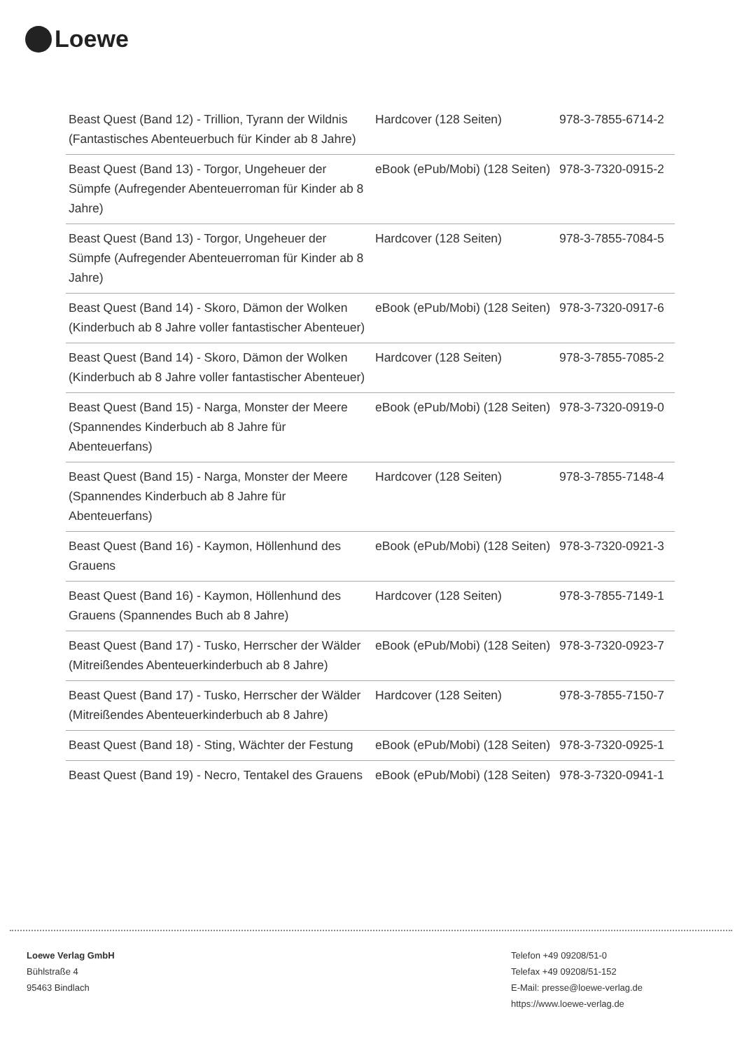Loewe
| Beast Quest (Band 12) - Trillion, Tyrann der Wildnis (Fantastisches Abenteuerbuch für Kinder ab 8 Jahre) | Hardcover (128 Seiten) | 978-3-7855-6714-2 |
| Beast Quest (Band 13) - Torgor, Ungeheuer der Sümpfe (Aufregender Abenteuerroman für Kinder ab 8 Jahre) | eBook (ePub/Mobi) (128 Seiten) | 978-3-7320-0915-2 |
| Beast Quest (Band 13) - Torgor, Ungeheuer der Sümpfe (Aufregender Abenteuerroman für Kinder ab 8 Jahre) | Hardcover (128 Seiten) | 978-3-7855-7084-5 |
| Beast Quest (Band 14) - Skoro, Dämon der Wolken (Kinderbuch ab 8 Jahre voller fantastischer Abenteuer) | eBook (ePub/Mobi) (128 Seiten) | 978-3-7320-0917-6 |
| Beast Quest (Band 14) - Skoro, Dämon der Wolken (Kinderbuch ab 8 Jahre voller fantastischer Abenteuer) | Hardcover (128 Seiten) | 978-3-7855-7085-2 |
| Beast Quest (Band 15) - Narga, Monster der Meere (Spannendes Kinderbuch ab 8 Jahre für Abenteuerfans) | eBook (ePub/Mobi) (128 Seiten) | 978-3-7320-0919-0 |
| Beast Quest (Band 15) - Narga, Monster der Meere (Spannendes Kinderbuch ab 8 Jahre für Abenteuerfans) | Hardcover (128 Seiten) | 978-3-7855-7148-4 |
| Beast Quest (Band 16) - Kaymon, Höllenhund des Grauens | eBook (ePub/Mobi) (128 Seiten) | 978-3-7320-0921-3 |
| Beast Quest (Band 16) - Kaymon, Höllenhund des Grauens (Spannendes Buch ab 8 Jahre) | Hardcover (128 Seiten) | 978-3-7855-7149-1 |
| Beast Quest (Band 17) - Tusko, Herrscher der Wälder (Mitreißendes Abenteuerkinderbuch ab 8 Jahre) | eBook (ePub/Mobi) (128 Seiten) | 978-3-7320-0923-7 |
| Beast Quest (Band 17) - Tusko, Herrscher der Wälder (Mitreißendes Abenteuerkinderbuch ab 8 Jahre) | Hardcover (128 Seiten) | 978-3-7855-7150-7 |
| Beast Quest (Band 18) - Sting, Wächter der Festung | eBook (ePub/Mobi) (128 Seiten) | 978-3-7320-0925-1 |
| Beast Quest (Band 19) - Necro, Tentakel des Grauens | eBook (ePub/Mobi) (128 Seiten) | 978-3-7320-0941-1 |
Loewe Verlag GmbH
Bühlstraße 4
95463 Bindlach
Telefon +49 09208/51-0
Telefax +49 09208/51-152
E-Mail: presse@loewe-verlag.de
https://www.loewe-verlag.de